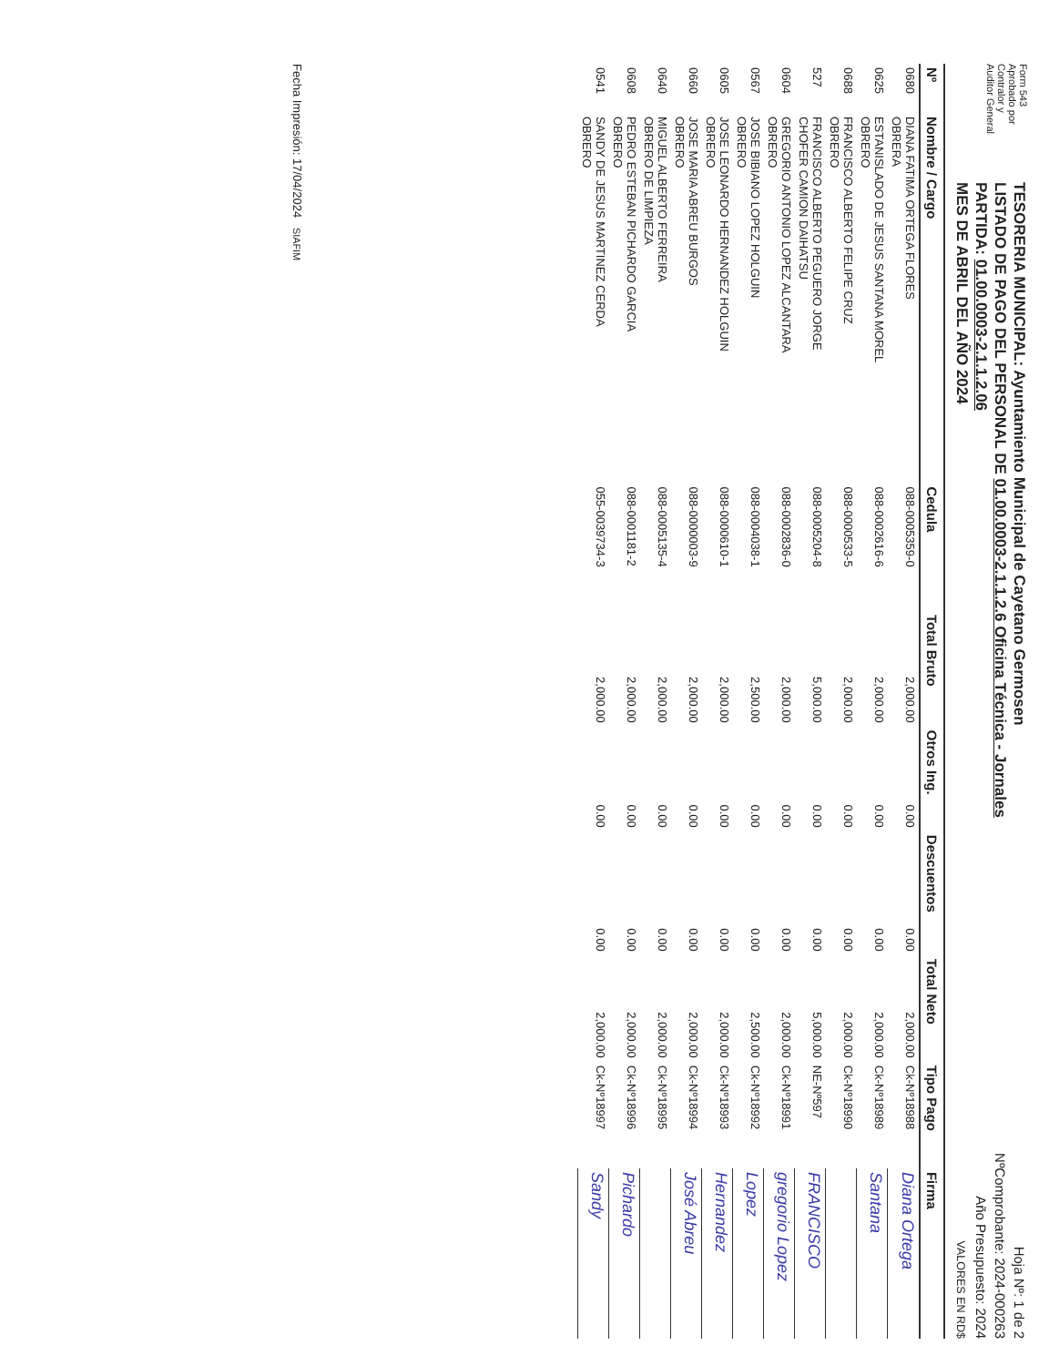Form 543
Aprobado por Contralor y Auditor General
TESORERIA MUNICIPAL: Ayuntamiento Municipal de Cayetano Germosen
LISTADO DE PAGO DEL PERSONAL DE 01.00.0003-2.1.1.2.6 Oficina Técnica - Jornales
PARTIDA: 01.00.0003-2.1.1.2.06
MES DE ABRIL DEL AÑO 2024
Hoja Nº: 1 de 2
NºComprobante: 2024-000263
Año Presupuesto: 2024
VALORES EN RD$
| Nº | Nombre / Cargo | Cedula | Total Bruto | Otros Ing. | Descuentos | Total Neto | Tipo Pago | Firma |
| --- | --- | --- | --- | --- | --- | --- | --- | --- |
| 0680 | DIANA FATIMA ORTEGA FLORES OBRERA | 088-0005359-0 | 2,000.00 | 0.00 | 0.00 | 2,000.00 | Ck-Nº18988 | Diana Ortega |
| 0625 | ESTANISLADO DE JESUS SANTANA MOREL OBRERO | 088-0002616-6 | 2,000.00 | 0.00 | 0.00 | 2,000.00 | Ck-Nº18989 | Santana |
| 0688 | FRANCISCO ALBERTO FELIPE CRUZ OBRERO | 088-0000533-5 | 2,000.00 | 0.00 | 0.00 | 2,000.00 | Ck-Nº18990 | |
| 527 | FRANCISCO ALBERTO PEGUERO JORGE CHOFER CAMION DAIHATSU | 088-0005204-8 | 5,000.00 | 0.00 | 0.00 | 5,000.00 | NE-Nº597 | FRANCISCO |
| 0604 | GREGORIO ANTONIO LOPEZ ALCANTARA OBRERO | 088-0002836-0 | 2,000.00 | 0.00 | 0.00 | 2,000.00 | Ck-Nº18991 | gregorio Lopez |
| 0567 | JOSE BIBIANO LOPEZ HOLGUIN OBRERO | 088-0004038-1 | 2,500.00 | 0.00 | 0.00 | 2,500.00 | Ck-Nº18992 | Lopez |
| 0605 | JOSE LEONARDO HERNANDEZ HOLGUIN OBRERO | 088-0000610-1 | 2,000.00 | 0.00 | 0.00 | 2,000.00 | Ck-Nº18993 | Hernandez |
| 0660 | JOSE MARIA ABREU BURGOS OBRERO | 088-0000003-9 | 2,000.00 | 0.00 | 0.00 | 2,000.00 | Ck-Nº18994 | José Abreu |
| 0640 | MIGUEL ALBERTO FERREIRA OBRERO DE LIMPIEZA | 088-0005135-4 | 2,000.00 | 0.00 | 0.00 | 2,000.00 | Ck-Nº18995 | |
| 0608 | PEDRO ESTEBAN PICHARDO GARCIA OBRERO | 088-0001181-2 | 2,000.00 | 0.00 | 0.00 | 2,000.00 | Ck-Nº18996 | Pichardo |
| 0541 | SANDY DE JESUS MARTINEZ CERDA OBRERO | 055-0039734-3 | 2,000.00 | 0.00 | 0.00 | 2,000.00 | Ck-Nº18997 | Sandy |
Fecha Impresión: 17/04/2024 SIAFIM